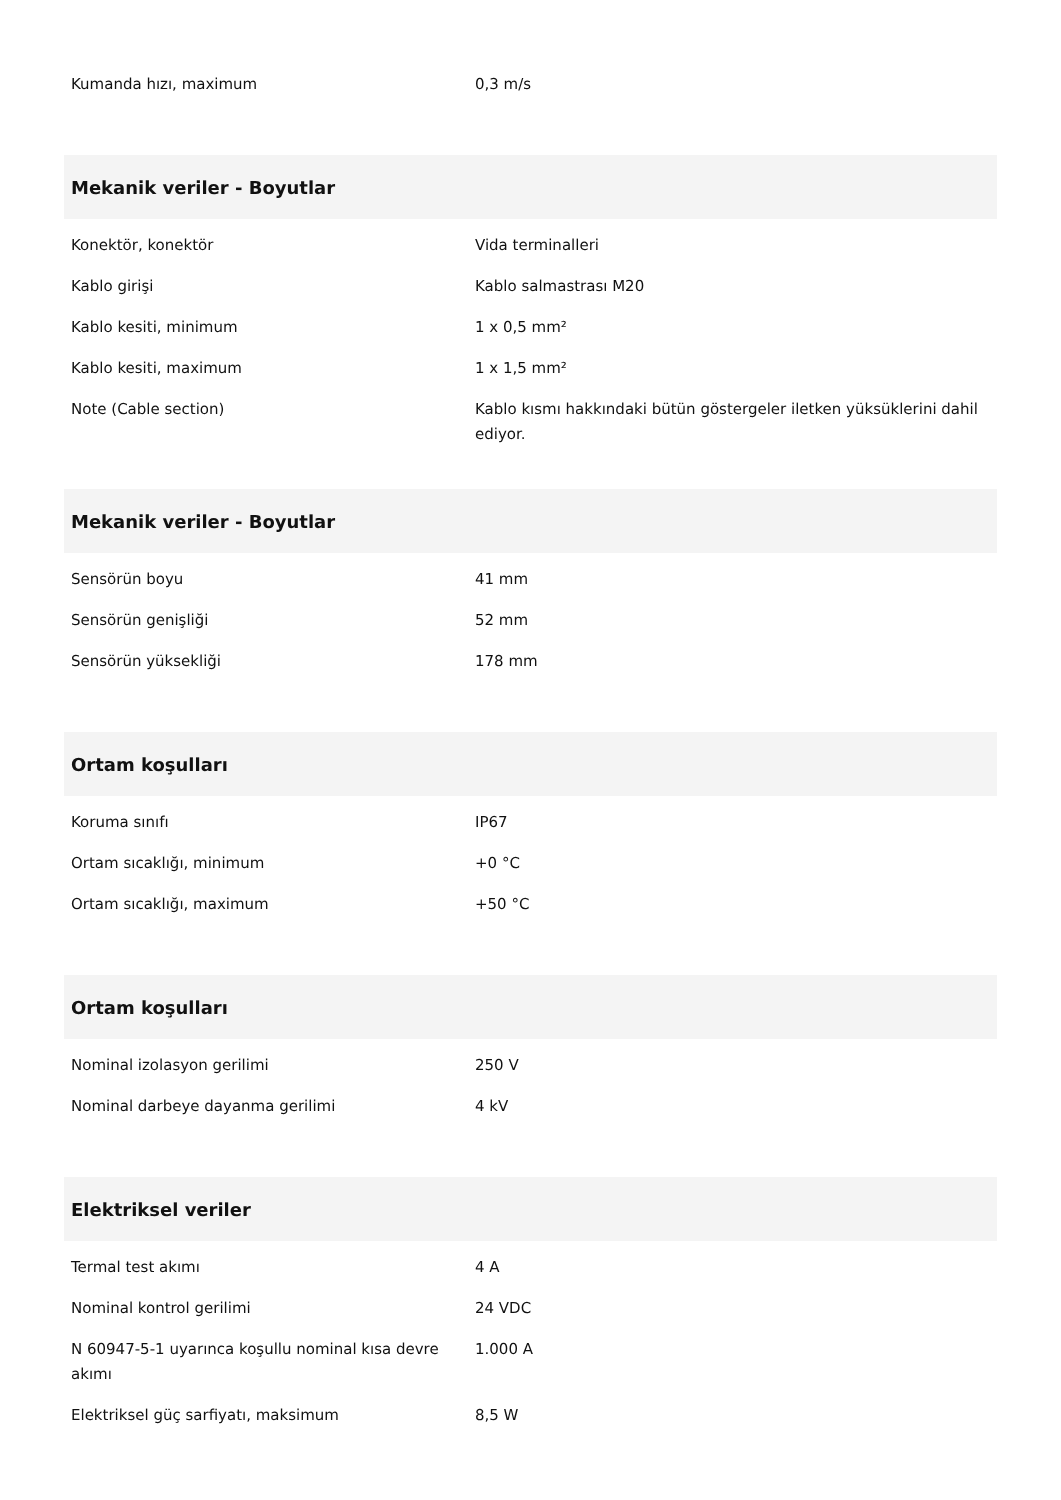| Kumanda hızı, maximum | 0,3 m/s |
| Mekanik veriler - Boyutlar | |
| Konektör, konektör | Vida terminalleri |
| Kablo girişi | Kablo salmastrası M20 |
| Kablo kesiti, minimum | 1 x 0,5 mm² |
| Kablo kesiti, maximum | 1 x 1,5 mm² |
| Note (Cable section) | Kablo kısmı hakkındaki bütün göstergeler iletken yüksüklerini dahil ediyor. |
| Mekanik veriler - Boyutlar | |
| Sensörün boyu | 41 mm |
| Sensörün genişliği | 52 mm |
| Sensörün yüksekliği | 178 mm |
| Ortam koşulları | |
| Koruma sınıfı | IP67 |
| Ortam sıcaklığı, minimum | +0 °C |
| Ortam sıcaklığı, maximum | +50 °C |
| Ortam koşulları | |
| Nominal izolasyon gerilimi | 250 V |
| Nominal darbeye dayanma gerilimi | 4 kV |
| Elektriksel veriler | |
| Termal test akımı | 4 A |
| Nominal kontrol gerilimi | 24 VDC |
| N 60947-5-1 uyarınca koşullu nominal kısa devre akımı | 1.000 A |
| Elektriksel güç sarfiyatı, maksimum | 8,5 W |